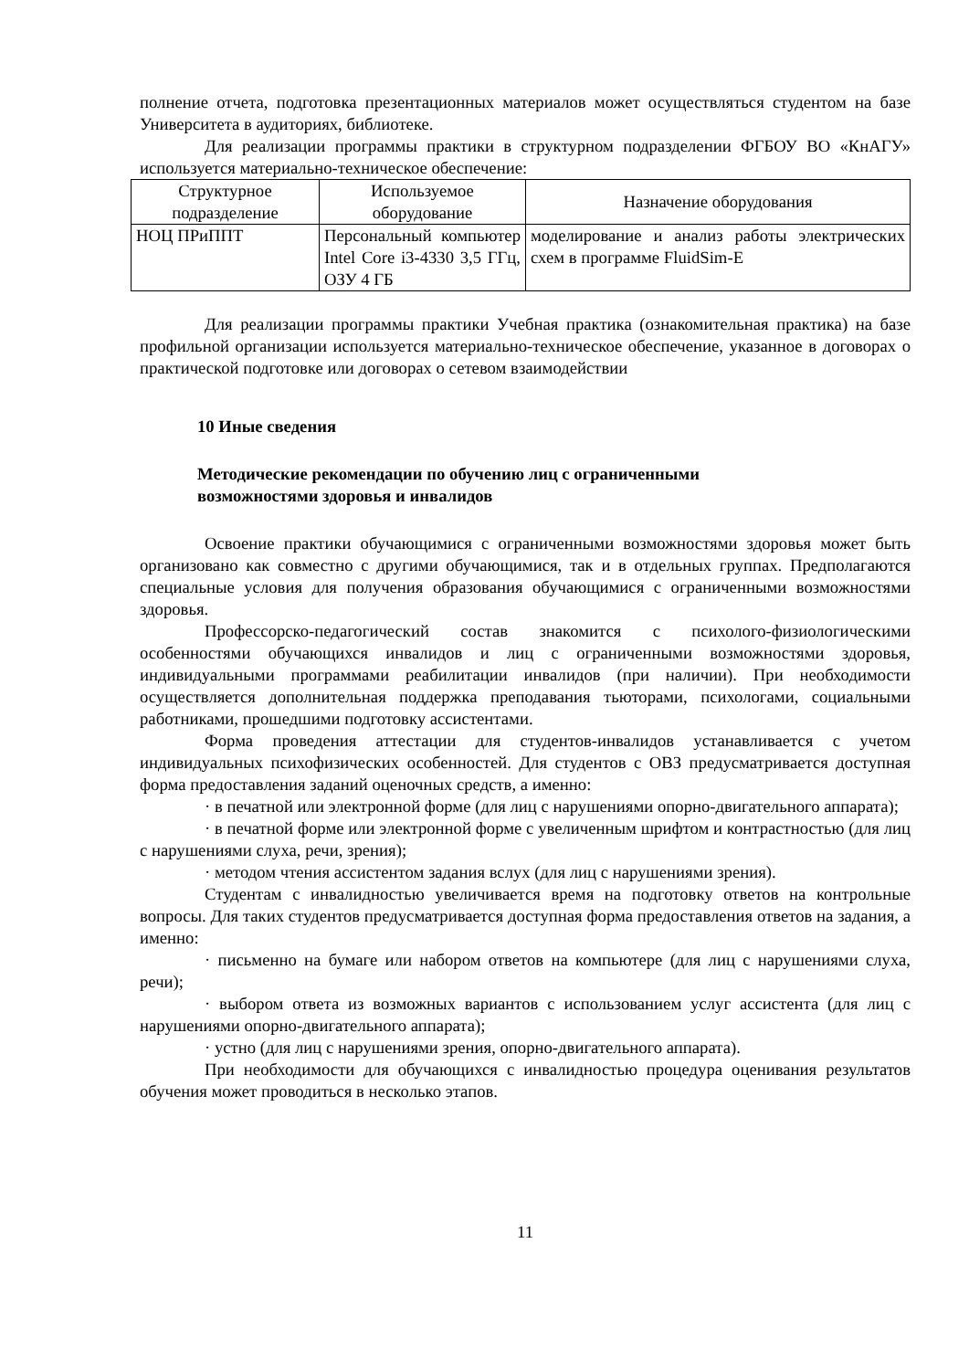полнение отчета, подготовка презентационных материалов может осуществляться студентом на базе Университета в аудиториях, библиотеке.
Для реализации программы практики в структурном подразделении ФГБОУ ВО «КнАГУ» используется материально-техническое обеспечение:
| Структурное подразделение | Используемое оборудование | Назначение оборудования |
| НОЦ ПРиППТ | Персональный компьютер Intel Core i3-4330 3,5 ГГц, ОЗУ 4 ГБ | моделирование и анализ работы электрических схем в программе FluidSim-E |
Для реализации программы практики Учебная практика (ознакомительная практика) на базе профильной организации используется материально-техническое обеспечение, указанное в договорах о практической подготовке или договорах о сетевом взаимодействии
10 Иные сведения
Методические рекомендации по обучению лиц с ограниченными
возможностями здоровья и инвалидов
Освоение практики обучающимися с ограниченными возможностями здоровья может быть организовано как совместно с другими обучающимися, так и в отдельных группах. Предполагаются специальные условия для получения образования обучающимися с ограниченными возможностями здоровья.
Профессорско-педагогический состав знакомится с психолого-физиологическими особенностями обучающихся инвалидов и лиц с ограниченными возможностями здоровья, индивидуальными программами реабилитации инвалидов (при наличии). При необходимости осуществляется дополнительная поддержка преподавания тьюторами, психологами, социальными работниками, прошедшими подготовку ассистентами.
Форма проведения аттестации для студентов-инвалидов устанавливается с учетом индивидуальных психофизических особенностей. Для студентов с ОВЗ предусматривается доступная форма предоставления заданий оценочных средств, а именно:
· в печатной или электронной форме (для лиц с нарушениями опорно-двигательного аппарата);
· в печатной форме или электронной форме с увеличенным шрифтом и контрастностью (для лиц с нарушениями слуха, речи, зрения);
· методом чтения ассистентом задания вслух (для лиц с нарушениями зрения).
Студентам с инвалидностью увеличивается время на подготовку ответов на контрольные вопросы. Для таких студентов предусматривается доступная форма предоставления ответов на задания, а именно:
· письменно на бумаге или набором ответов на компьютере (для лиц с нарушениями слуха, речи);
· выбором ответа из возможных вариантов с использованием услуг ассистента (для лиц с нарушениями опорно-двигательного аппарата);
· устно (для лиц с нарушениями зрения, опорно-двигательного аппарата).
При необходимости для обучающихся с инвалидностью процедура оценивания результатов обучения может проводиться в несколько этапов.
11